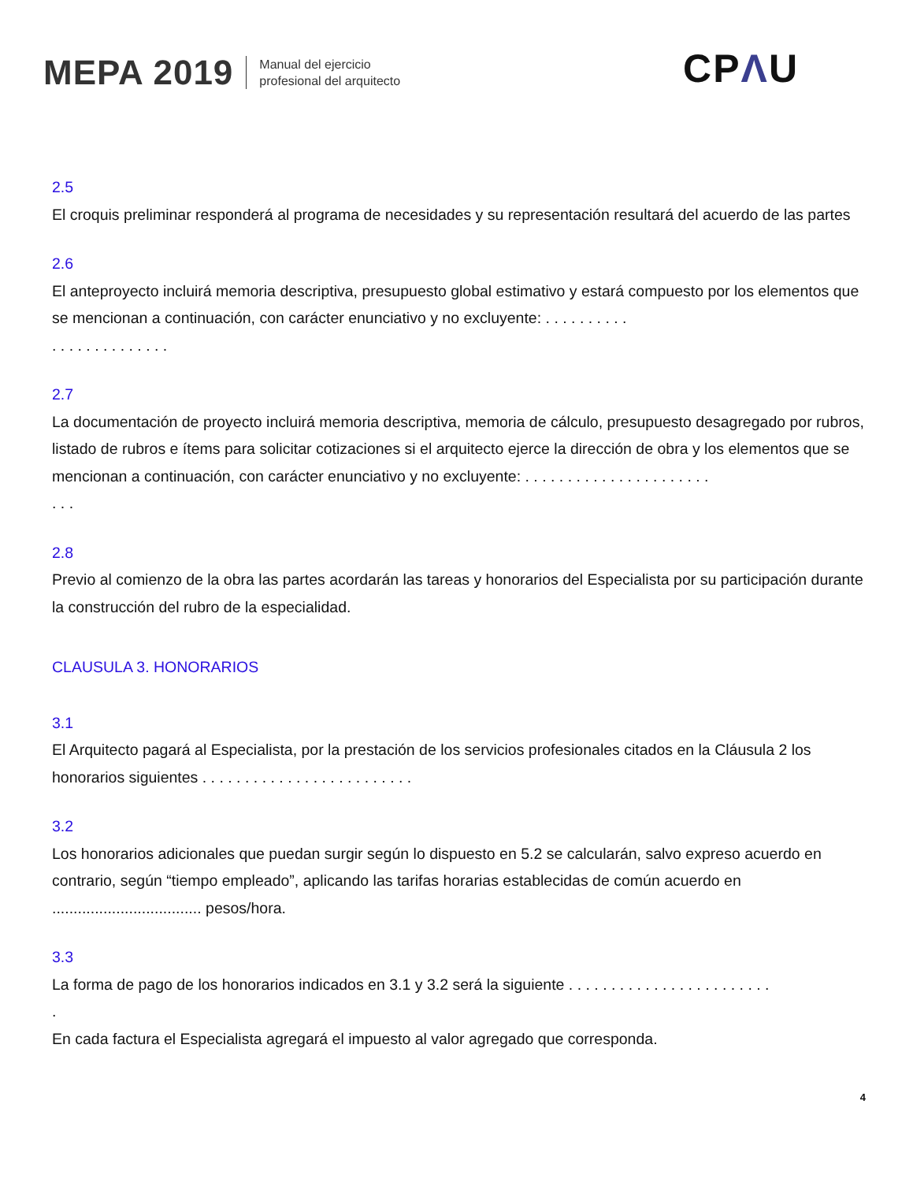MEPA 2019
Manual del ejercicio
profesional del arquitecto
CPΛU
2.5
El croquis preliminar responderá al programa de necesidades y su representación resultará del acuerdo de las partes
2.6
El anteproyecto incluirá memoria descriptiva, presupuesto global estimativo y estará compuesto por los elementos que se mencionan a continuación, con carácter enunciativo y no excluyente: . . . . . . . . . .
. . . . . . . . . . . . . .
2.7
La documentación de proyecto incluirá memoria descriptiva, memoria de cálculo, presupuesto desagregado por rubros, listado de rubros e ítems para solicitar cotizaciones si el arquitecto ejerce la dirección de obra y los elementos que se mencionan a continuación, con carácter enunciativo y no excluyente: . . . . . . . . . . . . . . . . . . . . . .
. . .
2.8
Previo al comienzo de la obra las partes acordarán las tareas y honorarios del Especialista por su participación durante la construcción del rubro de la especialidad.
CLAUSULA 3. HONORARIOS
3.1
El Arquitecto pagará al Especialista, por la prestación de los servicios profesionales citados en la Cláusula 2 los honorarios siguientes . . . . . . . . . . . . . . . . . . . . . . . . .
3.2
Los honorarios adicionales que puedan surgir según lo dispuesto en 5.2 se calcularán, salvo expreso acuerdo en contrario, según “tiempo empleado”, aplicando las tarifas horarias establecidas de común acuerdo en ................................... pesos/hora.
3.3
La forma de pago de los honorarios indicados en 3.1 y 3.2 será la siguiente . . . . . . . . . . . . . . . . . . . . . . . .
.
En cada factura el Especialista agregará el impuesto al valor agregado que corresponda.
4